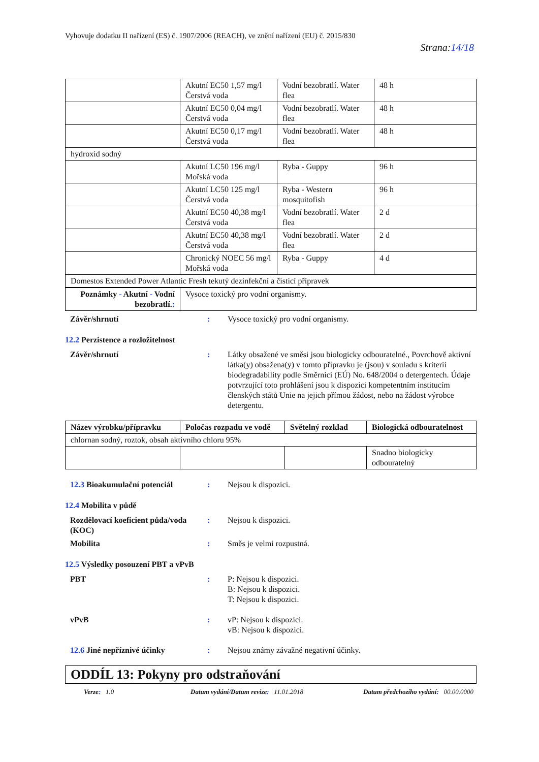Vyhovuje dodatku II nařízení (ES) č. 1907/2006 (REACH), ve znění nařízení (EU) č. 2015/830
Strana:14/18
| | Akutní EC50 1,57 mg/l Čerstvá voda | Vodní bezobratlí. Water flea | 48 h |
| | Akutní EC50 0,04 mg/l Čerstvá voda | Vodní bezobratlí. Water flea | 48 h |
| | Akutní EC50 0,17 mg/l Čerstvá voda | Vodní bezobratlí. Water flea | 48 h |
| hydroxid sodný | | | |
| | Akutní LC50 196 mg/l Mořská voda | Ryba - Guppy | 96 h |
| | Akutní LC50 125 mg/l Čerstvá voda | Ryba - Western mosquitofish | 96 h |
| | Akutní EC50 40,38 mg/l Čerstvá voda | Vodní bezobratlí. Water flea | 2 d |
| | Akutní EC50 40,38 mg/l Čerstvá voda | Vodní bezobratlí. Water flea | 2 d |
| | Chronický NOEC 56 mg/l Mořská voda | Ryba - Guppy | 4 d |
| Domestos Extended Power Atlantic Fresh tekutý dezinfekční a čisticí přípravek | | | |
| Poznámky - Akutní - Vodní bezobratlí. : | Vysoce toxický pro vodní organismy. |
Závěr/shrnutí : Vysoce toxický pro vodní organismy.
12.2 Perzistence a rozložitelnost
Závěr/shrnutí : Látky obsažené ve směsi jsou biologicky odbouratelné., Povrchově aktivní látka(y) obsažena(y) v tomto přípravku je (jsou) v souladu s kriterii biodegradability podle Směrnici (EÚ) No. 648/2004 o detergentech. Údaje potvrzující toto prohlášení jsou k dispozici kompetentním institucím členských států Unie na jejich přímou žádost, nebo na žádost výrobce detergentu.
| Název výrobku/přípravku | Poločas rozpadu ve vodě | Světelný rozklad | Biologická odbouratelnost |
| --- | --- | --- | --- |
| chlornan sodný, roztok, obsah aktivního chloru 95% | | | |
| | | | Snadno biologicky odbouratelný |
12.3 Bioakumulační potenciál : Nejsou k dispozici.
12.4 Mobilita v půdě
Rozdělovací koeficient půda/voda (KOC)
: Nejsou k dispozici.
Mobilita : Směs je velmi rozpustná.
12.5 Výsledky posouzení PBT a vPvB
PBT : P: Nejsou k dispozici.
B: Nejsou k dispozici.
T: Nejsou k dispozici.
vPvB : vP: Nejsou k dispozici.
vB: Nejsou k dispozici.
12.6 Jiné nepříznivé účinky : Nejsou známy závažné negativní účinky.
ODDÍL 13: Pokyny pro odstraňování
Verze: 1.0 Datum vydání/Datum revize: 11.01.2018 Datum předchozího vydání: 00.00.0000